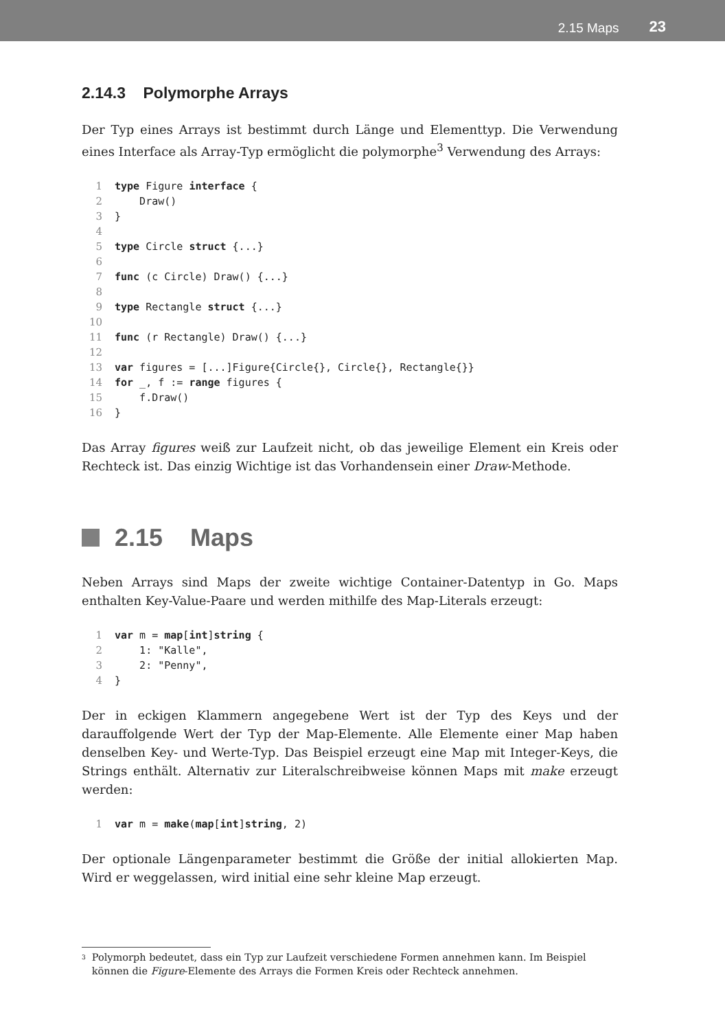2.15 Maps 23
2.14.3 Polymorphe Arrays
Der Typ eines Arrays ist bestimmt durch Länge und Elementtyp. Die Verwendung eines Interface als Array-Typ ermöglicht die polymorphe<sup>3</sup> Verwendung des Arrays:
1 type Figure interface {
2    Draw()
3}
4
5 type Circle struct {...}
6
7 func (c Circle) Draw() {...}
8
9 type Rectangle struct {...}
10
11 func (r Rectangle) Draw() {...}
12
13 var figures = [...]Figure{Circle{}, Circle{}, Rectangle{}}
14 for _, f := range figures {
15    f.Draw()
16}
Das Array figures weiß zur Laufzeit nicht, ob das jeweilige Element ein Kreis oder Rechteck ist. Das einzig Wichtige ist das Vorhandensein einer Draw-Methode.
2.15 Maps
Neben Arrays sind Maps der zweite wichtige Container-Datentyp in Go. Maps enthalten Key-Value-Paare und werden mithilfe des Map-Literals erzeugt:
1 var m = map[int]string {
2    1: "Kalle",
3    2: "Penny",
4}
Der in eckigen Klammern angegebene Wert ist der Typ des Keys und der darauffolgende Wert der Typ der Map-Elemente. Alle Elemente einer Map haben denselben Key- und Werte-Typ. Das Beispiel erzeugt eine Map mit Integer-Keys, die Strings enthält. Alternativ zur Literalschreibweise können Maps mit make erzeugt werden:
1 var m = make(map[int]string, 2)
Der optionale Längenparameter bestimmt die Größe der initial allokierten Map. Wird er weggelassen, wird initial eine sehr kleine Map erzeugt.
<sup>3</sup> Polymorph bedeutet, dass ein Typ zur Laufzeit verschiedene Formen annehmen kann. Im Beispiel können die Figure-Elemente des Arrays die Formen Kreis oder Rechteck annehmen.